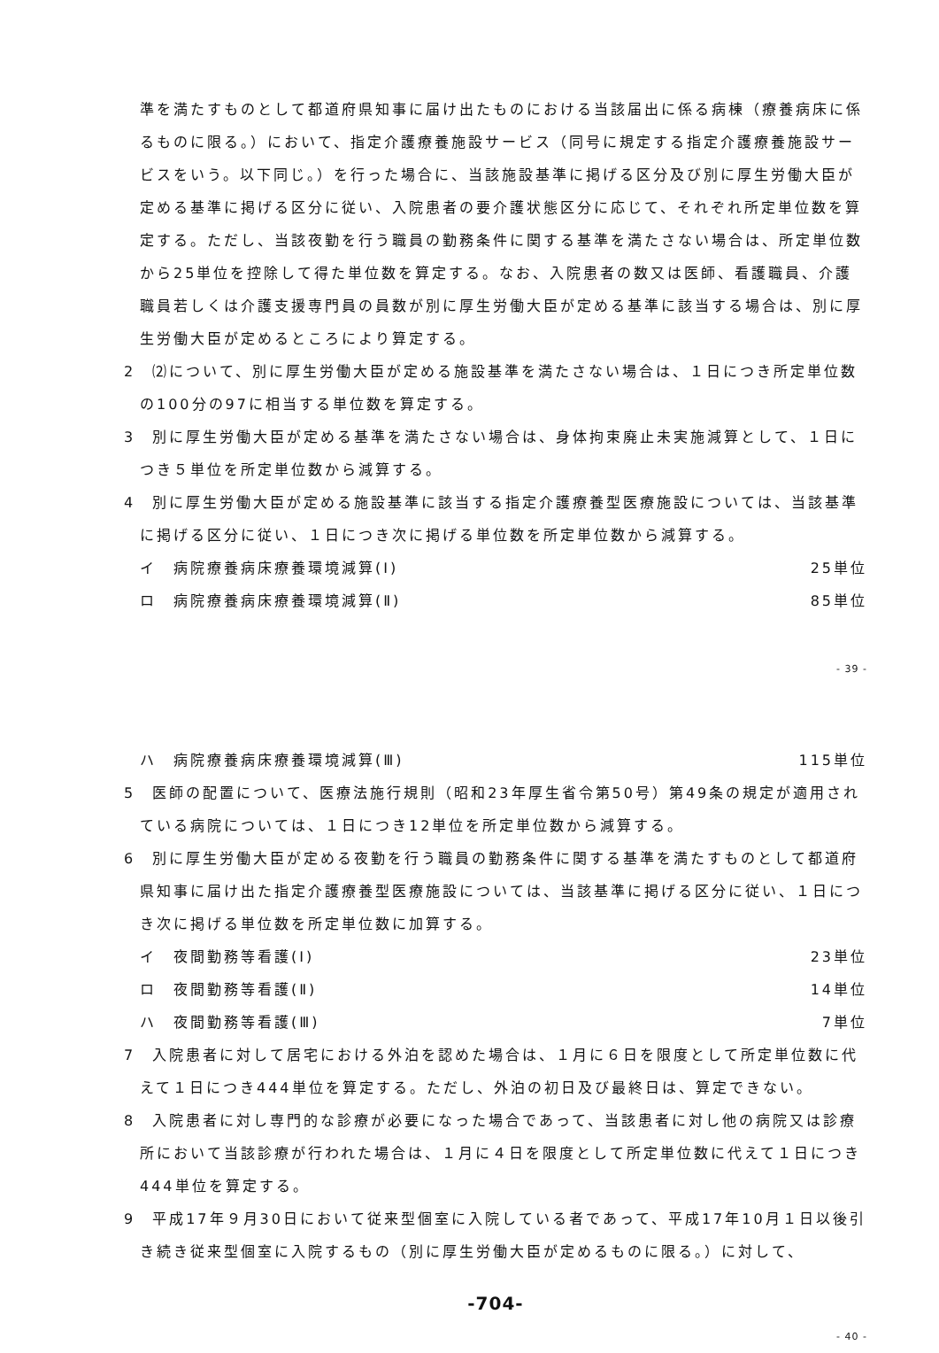準を満たすものとして都道府県知事に届け出たものにおける当該届出に係る病棟（療養病床に係るものに限る。）において、指定介護療養施設サービス（同号に規定する指定介護療養施設サービスをいう。以下同じ。）を行った場合に、当該施設基準に掲げる区分及び別に厚生労働大臣が定める基準に掲げる区分に従い、入院患者の要介護状態区分に応じて、それぞれ所定単位数を算定する。ただし、当該夜勤を行う職員の勤務条件に関する基準を満たさない場合は、所定単位数から25単位を控除して得た単位数を算定する。なお、入院患者の数又は医師、看護職員、介護職員若しくは介護支援専門員の員数が別に厚生労働大臣が定める基準に該当する場合は、別に厚生労働大臣が定めるところにより算定する。
2　⑵について、別に厚生労働大臣が定める施設基準を満たさない場合は、１日につき所定単位数の100分の97に相当する単位数を算定する。
3　別に厚生労働大臣が定める基準を満たさない場合は、身体拘束廃止未実施減算として、１日につき５単位を所定単位数から減算する。
4　別に厚生労働大臣が定める施設基準に該当する指定介護療養型医療施設については、当該基準に掲げる区分に従い、１日につき次に掲げる単位数を所定単位数から減算する。
イ　病院療養病床療養環境減算(Ⅰ) 25単位
ロ　病院療養病床療養環境減算(Ⅱ) 85単位
- 39 -
ハ　病院療養病床療養環境減算(Ⅲ) 115単位
5　医師の配置について、医療法施行規則（昭和23年厚生省令第50号）第49条の規定が適用されている病院については、１日につき12単位を所定単位数から減算する。
6　別に厚生労働大臣が定める夜勤を行う職員の勤務条件に関する基準を満たすものとして都道府県知事に届け出た指定介護療養型医療施設については、当該基準に掲げる区分に従い、１日につき次に掲げる単位数を所定単位数に加算する。
イ　夜間勤務等看護(Ⅰ) 23単位
ロ　夜間勤務等看護(Ⅱ) 14単位
ハ　夜間勤務等看護(Ⅲ) 7単位
7　入院患者に対して居宅における外泊を認めた場合は、１月に６日を限度として所定単位数に代えて１日につき444単位を算定する。ただし、外泊の初日及び最終日は、算定できない。
8　入院患者に対し専門的な診療が必要になった場合であって、当該患者に対し他の病院又は診療所において当該診療が行われた場合は、１月に４日を限度として所定単位数に代えて１日につき444単位を算定する。
9　平成17年９月30日において従来型個室に入院している者であって、平成17年10月１日以後引き続き従来型個室に入院するもの（別に厚生労働大臣が定めるものに限る。）に対して、
-704-
- 40 -